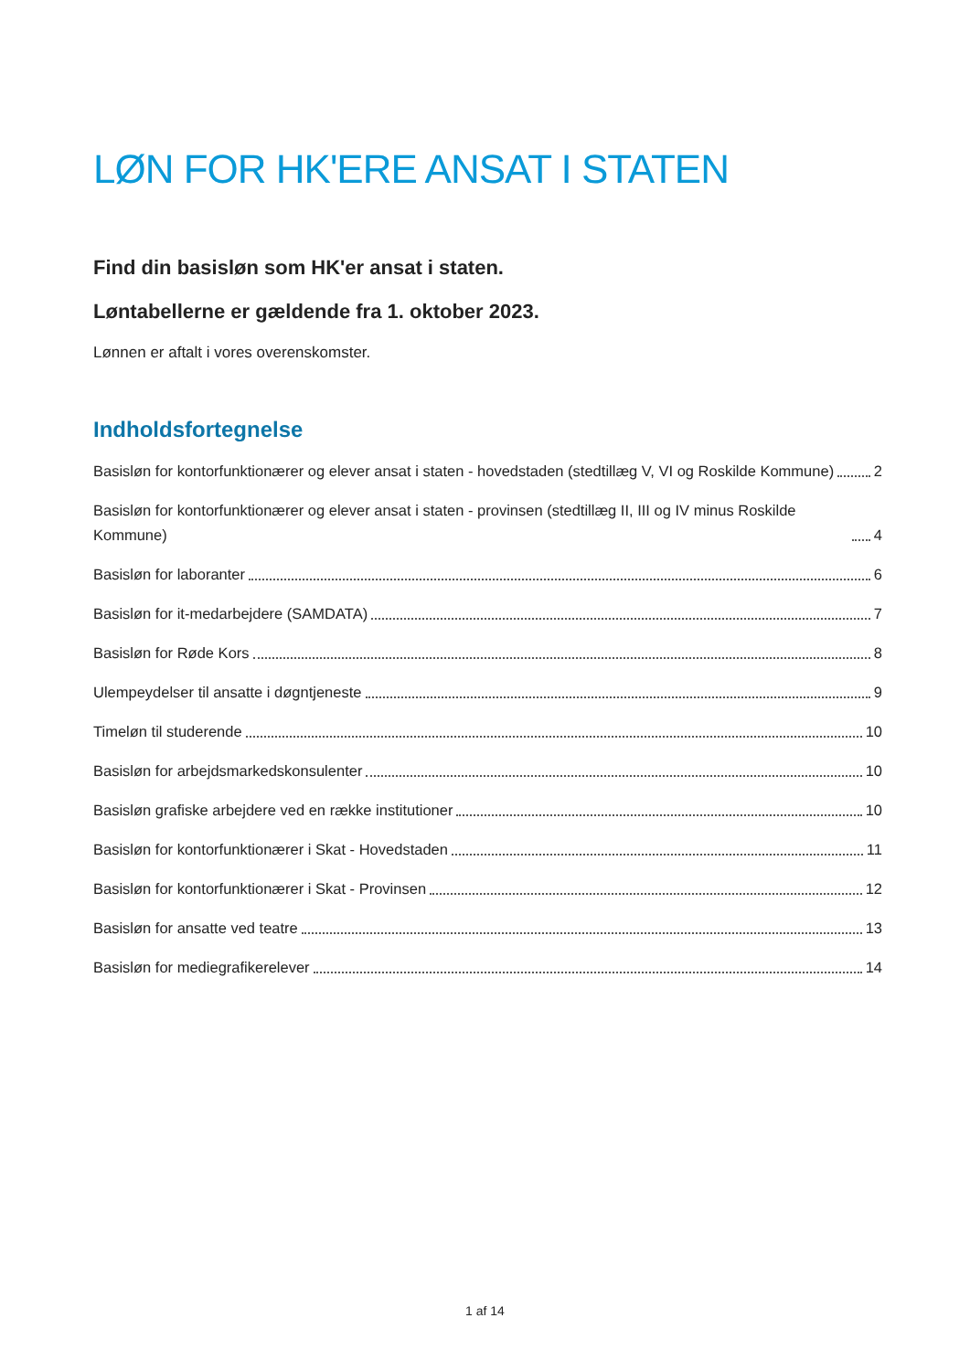LØN FOR HK'ERE ANSAT I STATEN
Find din basisløn som HK'er ansat i staten.
Løntabellerne er gældende fra 1. oktober 2023.
Lønnen er aftalt i vores overenskomster.
Indholdsfortegnelse
Basisløn for kontorfunktionærer og elever ansat i staten - hovedstaden (stedtillæg V, VI og Roskilde Kommune) 2
Basisløn for kontorfunktionærer og elever ansat i staten - provinsen (stedtillæg II, III og IV minus Roskilde Kommune) 4
Basisløn for laboranter 6
Basisløn for it-medarbejdere (SAMDATA) 7
Basisløn for Røde Kors 8
Ulempeydelser til ansatte i døgntjeneste 9
Timeløn til studerende 10
Basisløn for arbejdsmarkedskonsulenter 10
Basisløn grafiske arbejdere ved en række institutioner 10
Basisløn for kontorfunktionærer i Skat - Hovedstaden 11
Basisløn for kontorfunktionærer i Skat - Provinsen 12
Basisløn for ansatte ved teatre 13
Basisløn for mediegrafikerelever 14
1 af 14